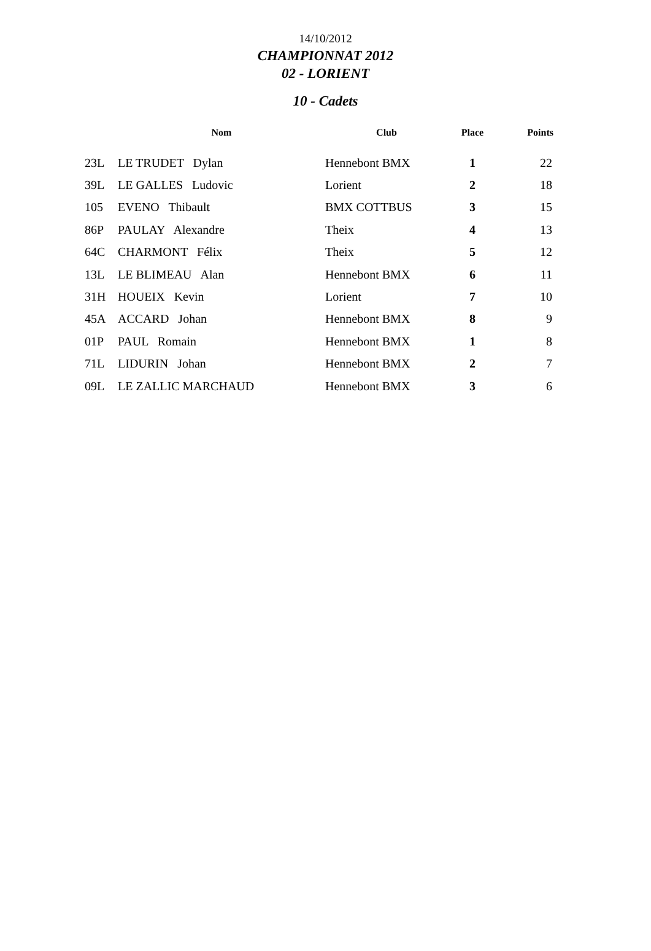14/10/2012
CHAMPIONNAT 2012
02 - LORIENT
10 - Cadets
| | Nom | Club | Place | Points |
| --- | --- | --- | --- | --- |
| 23L | LE TRUDET Dylan | Hennebont BMX | 1 | 22 |
| 39L | LE GALLES Ludovic | Lorient | 2 | 18 |
| 105 | EVENO Thibault | BMX COTTBUS | 3 | 15 |
| 86P | PAULAY Alexandre | Theix | 4 | 13 |
| 64C | CHARMONT Félix | Theix | 5 | 12 |
| 13L | LE BLIMEAU Alan | Hennebont BMX | 6 | 11 |
| 31H | HOUEIX Kevin | Lorient | 7 | 10 |
| 45A | ACCARD Johan | Hennebont BMX | 8 | 9 |
| 01P | PAUL Romain | Hennebont BMX | 1 | 8 |
| 71L | LIDURIN Johan | Hennebont BMX | 2 | 7 |
| 09L | LE ZALLIC MARCHAUD | Hennebont BMX | 3 | 6 |